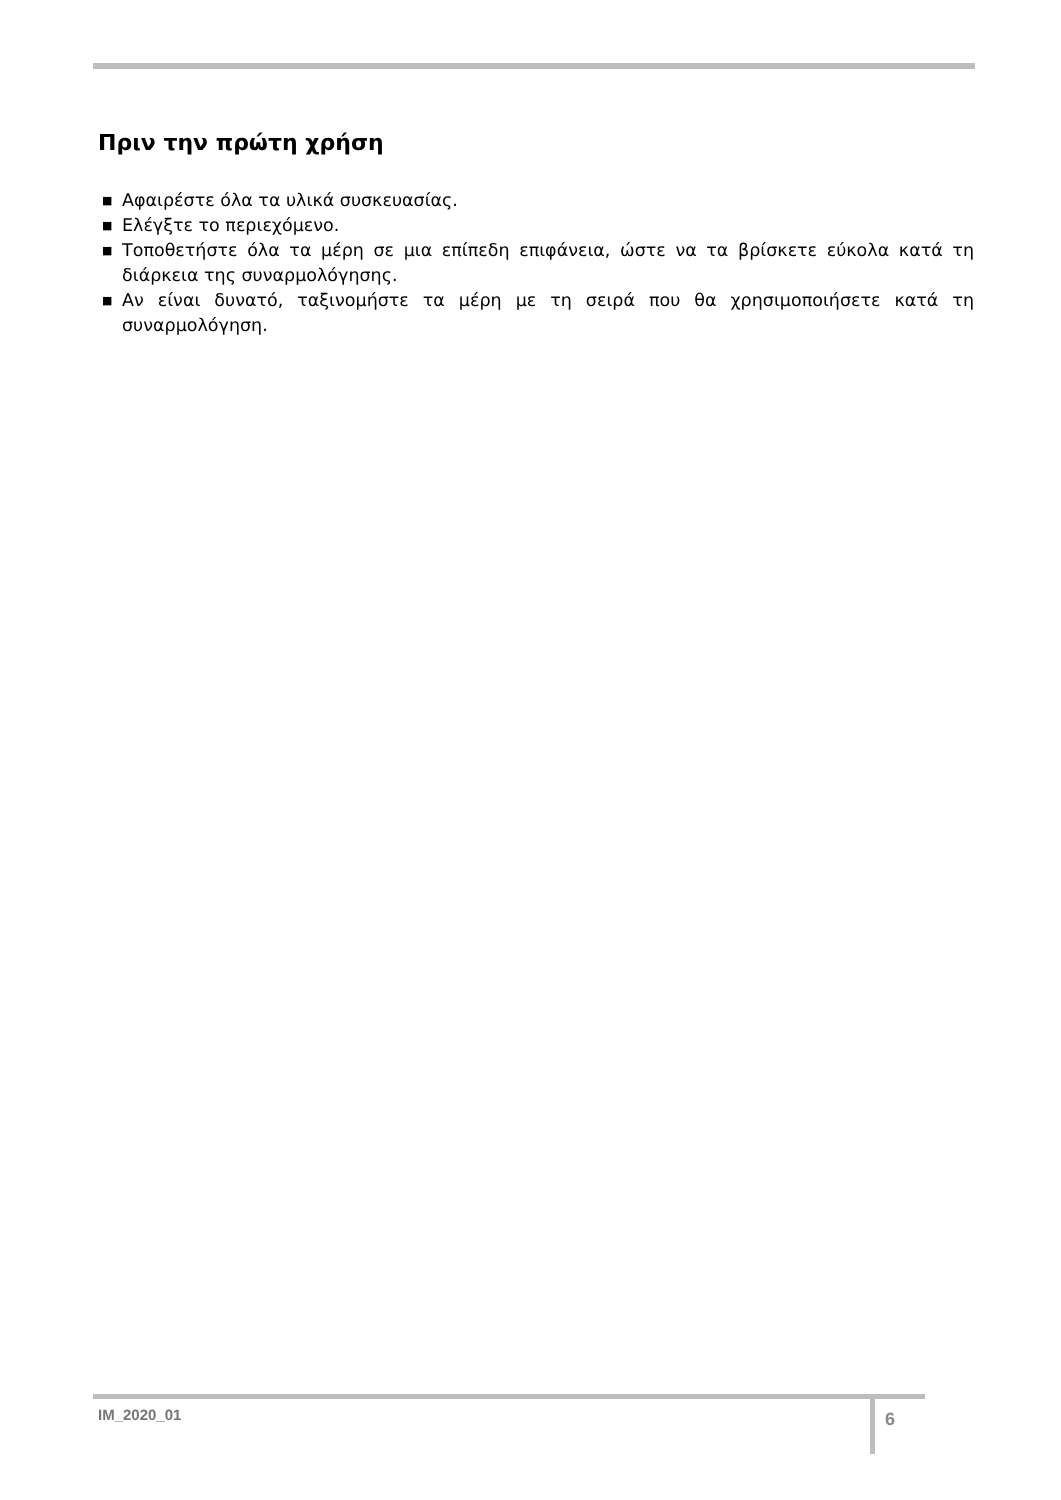Πριν την πρώτη χρήση
■ Αφαιρέστε όλα τα υλικά συσκευασίας.
■ Ελέγξτε το περιεχόμενο.
■ Τοποθετήστε όλα τα μέρη σε μια επίπεδη επιφάνεια, ώστε να τα βρίσκετε εύκολα κατά τη διάρκεια της συναρμολόγησης.
■ Αν είναι δυνατό, ταξινομήστε τα μέρη με τη σειρά που θα χρησιμοποιήσετε κατά τη συναρμολόγηση.
IM_2020_01 6